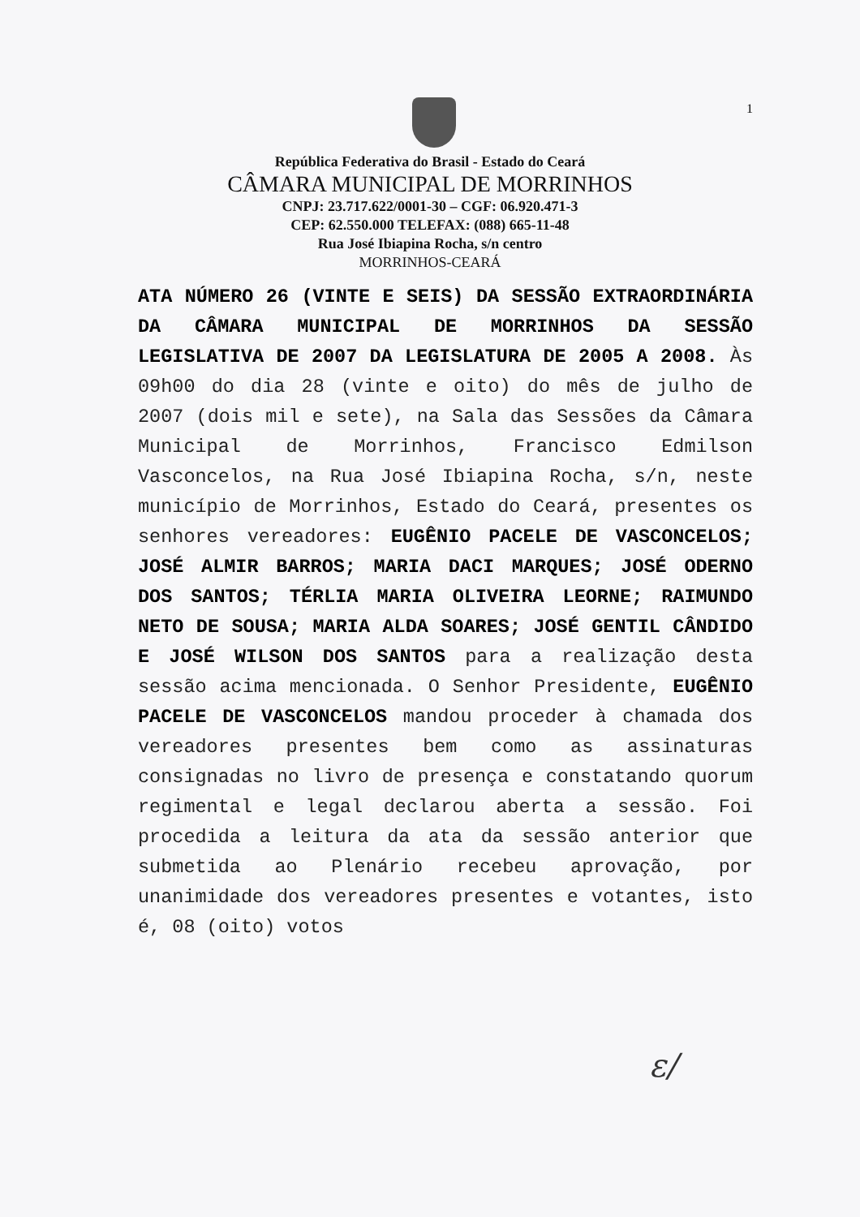1
República Federativa do Brasil - Estado do Ceará
CÂMARA MUNICIPAL DE MORRINHOS
CNPJ: 23.717.622/0001-30 – CGF: 06.920.471-3
CEP: 62.550.000 TELEFAX: (088) 665-11-48
Rua José Ibiapina Rocha, s/n centro
MORRINHOS-CEARÁ
ATA NÚMERO 26 (VINTE E SEIS) DA SESSÃO EXTRAORDINÁRIA DA CÂMARA MUNICIPAL DE MORRINHOS DA SESSÃO LEGISLATIVA DE 2007 DA LEGISLATURA DE 2005 A 2008. Às 09h00 do dia 28 (vinte e oito) do mês de julho de 2007 (dois mil e sete), na Sala das Sessões da Câmara Municipal de Morrinhos, Francisco Edmilson Vasconcelos, na Rua José Ibiapina Rocha, s/n, neste município de Morrinhos, Estado do Ceará, presentes os senhores vereadores: EUGÊNIO PACELE DE VASCONCELOS; JOSÉ ALMIR BARROS; MARIA DACI MARQUES; JOSÉ ODERNO DOS SANTOS; TÉRLIA MARIA OLIVEIRA LEORNE; RAIMUNDO NETO DE SOUSA; MARIA ALDA SOARES; JOSÉ GENTIL CÂNDIDO E JOSÉ WILSON DOS SANTOS para a realização desta sessão acima mencionada. O Senhor Presidente, EUGÊNIO PACELE DE VASCONCELOS mandou proceder à chamada dos vereadores presentes bem como as assinaturas consignadas no livro de presença e constatando quorum regimental e legal declarou aberta a sessão. Foi procedida a leitura da ata da sessão anterior que submetida ao Plenário recebeu aprovação, por unanimidade dos vereadores presentes e votantes, isto é, 08 (oito) votos
ε/